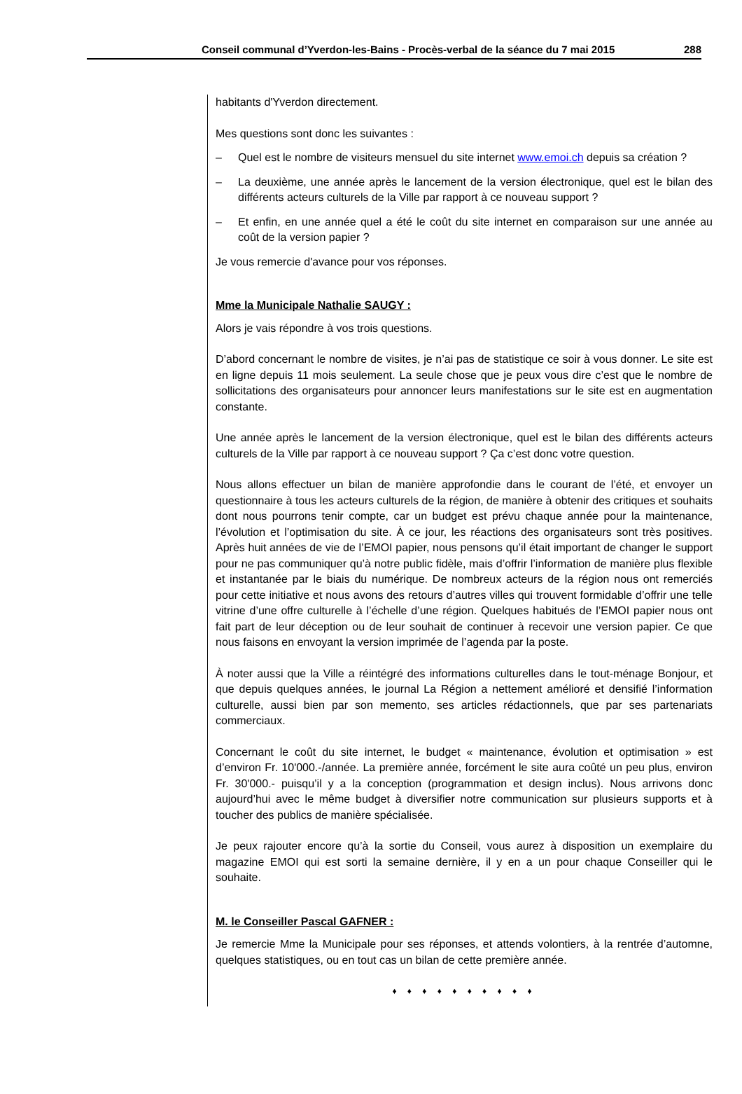Conseil communal d’Yverdon-les-Bains - Procès-verbal de la séance du 7 mai 2015 288
habitants d'Yverdon directement.
Mes questions sont donc les suivantes :
– Quel est le nombre de visiteurs mensuel du site internet www.emoi.ch depuis sa création ?
– La deuxième, une année après le lancement de la version électronique, quel est le bilan des différents acteurs culturels de la Ville par rapport à ce nouveau support ?
– Et enfin, en une année quel a été le coût du site internet en comparaison sur une année au coût de la version papier ?
Je vous remercie d'avance pour vos réponses.
Mme la Municipale Nathalie SAUGY :
Alors je vais répondre à vos trois questions.
D’abord concernant le nombre de visites, je n’ai pas de statistique ce soir à vous donner. Le site est en ligne depuis 11 mois seulement. La seule chose que je peux vous dire c’est que le nombre de sollicitations des organisateurs pour annoncer leurs manifestations sur le site est en augmentation constante.
Une année après le lancement de la version électronique, quel est le bilan des différents acteurs culturels de la Ville par rapport à ce nouveau support ? Ça c’est donc votre question.
Nous allons effectuer un bilan de manière approfondie dans le courant de l’été, et envoyer un questionnaire à tous les acteurs culturels de la région, de manière à obtenir des critiques et souhaits dont nous pourrons tenir compte, car un budget est prévu chaque année pour la maintenance, l’évolution et l’optimisation du site. À ce jour, les réactions des organisateurs sont très positives. Après huit années de vie de l’EMOI papier, nous pensons qu’il était important de changer le support pour ne pas communiquer qu’à notre public fidèle, mais d’offrir l’information de manière plus flexible et instantanée par le biais du numérique. De nombreux acteurs de la région nous ont remerciés pour cette initiative et nous avons des retours d’autres villes qui trouvent formidable d’offrir une telle vitrine d’une offre culturelle à l’échelle d’une région. Quelques habitués de l’EMOI papier nous ont fait part de leur déception ou de leur souhait de continuer à recevoir une version papier. Ce que nous faisons en envoyant la version imprimée de l’agenda par la poste.
À noter aussi que la Ville a réintégré des informations culturelles dans le tout-ménage Bonjour, et que depuis quelques années, le journal La Région a nettement amélioré et densifié l’information culturelle, aussi bien par son memento, ses articles rédactionnels, que par ses partenariats commerciaux.
Concernant le coût du site internet, le budget « maintenance, évolution et optimisation » est d’environ Fr. 10'000.-/année. La première année, forcément le site aura coûté un peu plus, environ Fr. 30'000.- puisqu’il y a la conception (programmation et design inclus). Nous arrivons donc aujourd’hui avec le même budget à diversifier notre communication sur plusieurs supports et à toucher des publics de manière spécialisée.
Je peux rajouter encore qu’à la sortie du Conseil, vous aurez à disposition un exemplaire du magazine EMOI qui est sorti la semaine dernière, il y en a un pour chaque Conseiller qui le souhaite.
M. le Conseiller Pascal GAFNER :
Je remercie Mme la Municipale pour ses réponses, et attends volontiers, à la rentrée d’automne, quelques statistiques, ou en tout cas un bilan de cette première année.
♦ ♦ ♦ ♦ ♦ ♦ ♦ ♦ ♦ ♦